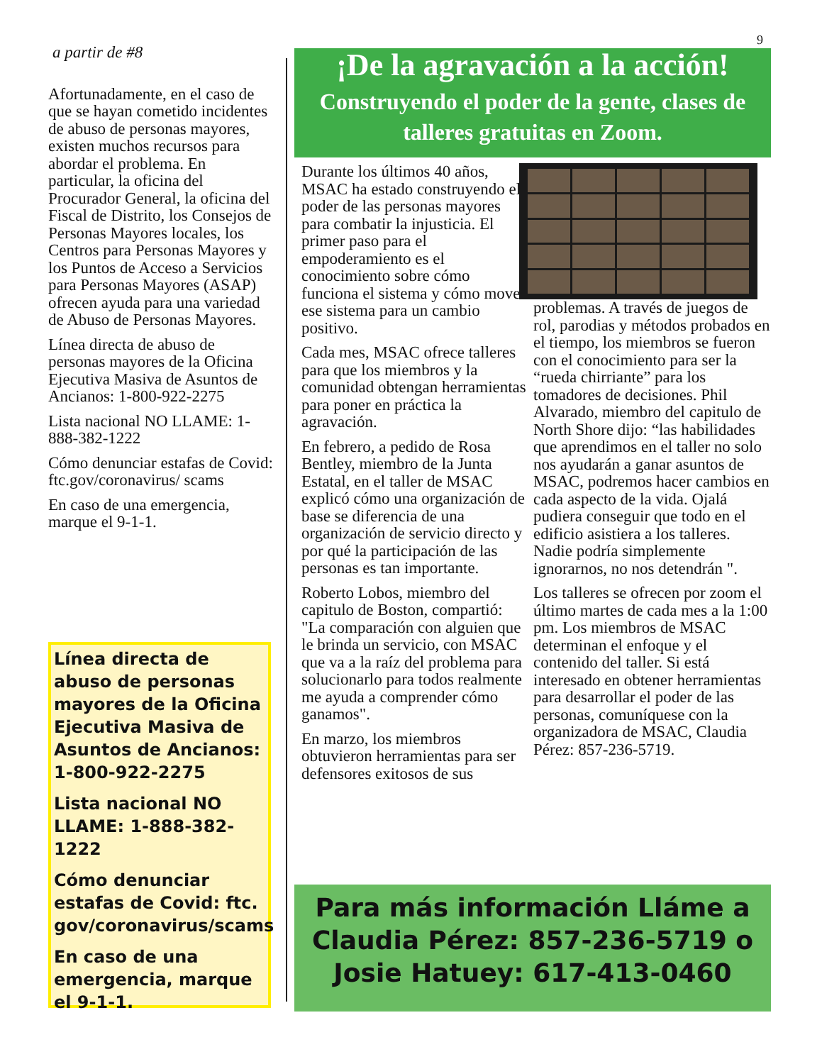9
a partir de #8
Afortunadamente, en el caso de que se hayan cometido incidentes de abuso de personas mayores, existen muchos recursos para abordar el problema. En particular, la oficina del Procurador General, la oficina del Fiscal de Distrito, los Consejos de Personas Mayores locales, los Centros para Personas Mayores y los Puntos de Acceso a Servicios para Personas Mayores (ASAP) ofrecen ayuda para una variedad de Abuso de Personas Mayores.
Línea directa de abuso de personas mayores de la Oficina Ejecutiva Masiva de Asuntos de Ancianos: 1-800-922-2275
Lista nacional NO LLAME: 1-888-382-1222
Cómo denunciar estafas de Covid: ftc.gov/coronavirus/ scams
En caso de una emergencia, marque el 9-1-1.
Línea directa de abuso de personas mayores de la Oficina Ejecutiva Masiva de Asuntos de Ancianos: 1-800-922-2275
Lista nacional NO LLAME: 1-888-382-1222
Cómo denunciar estafas de Covid: ftc. gov/coronavirus/scams
En caso de una emergencia, marque el 9-1-1.
¡De la agravación a la acción!
Construyendo el poder de la gente, clases de talleres gratuitas en Zoom.
Durante los últimos 40 años, MSAC ha estado construyendo el poder de las personas mayores para combatir la injusticia. El primer paso para el empoderamiento es el conocimiento sobre cómo funciona el sistema y cómo mover ese sistema para un cambio positivo.
Cada mes, MSAC ofrece talleres para que los miembros y la comunidad obtengan herramientas para poner en práctica la agravación.
En febrero, a pedido de Rosa Bentley, miembro de la Junta Estatal, en el taller de MSAC explicó cómo una organización de base se diferencia de una organización de servicio directo y por qué la participación de las personas es tan importante.
Roberto Lobos, miembro del capitulo de Boston, compartió: "La comparación con alguien que le brinda un servicio, con MSAC que va a la raíz del problema para solucionarlo para todos realmente me ayuda a comprender cómo ganamos".
En marzo, los miembros obtuvieron herramientas para ser defensores exitosos de sus
problemas. A través de juegos de rol, parodias y métodos probados en el tiempo, los miembros se fueron con el conocimiento para ser la “rueda chirriante” para los tomadores de decisiones. Phil Alvarado, miembro del capitulo de North Shore dijo: “las habilidades que aprendimos en el taller no solo nos ayudarán a ganar asuntos de MSAC, podremos hacer cambios en cada aspecto de la vida. Ojalá pudiera conseguir que todo en el edificio asistiera a los talleres. Nadie podría simplemente ignorarnos, no nos detendrán ".
Los talleres se ofrecen por zoom el último martes de cada mes a la 1:00 pm. Los miembros de MSAC determinan el enfoque y el contenido del taller. Si está interesado en obtener herramientas para desarrollar el poder de las personas, comuníquese con la organizadora de MSAC, Claudia Pérez: 857-236-5719.
Para más información Lláme a
Claudia Pérez: 857-236-5719 o
Josie Hatuey: 617-413-0460